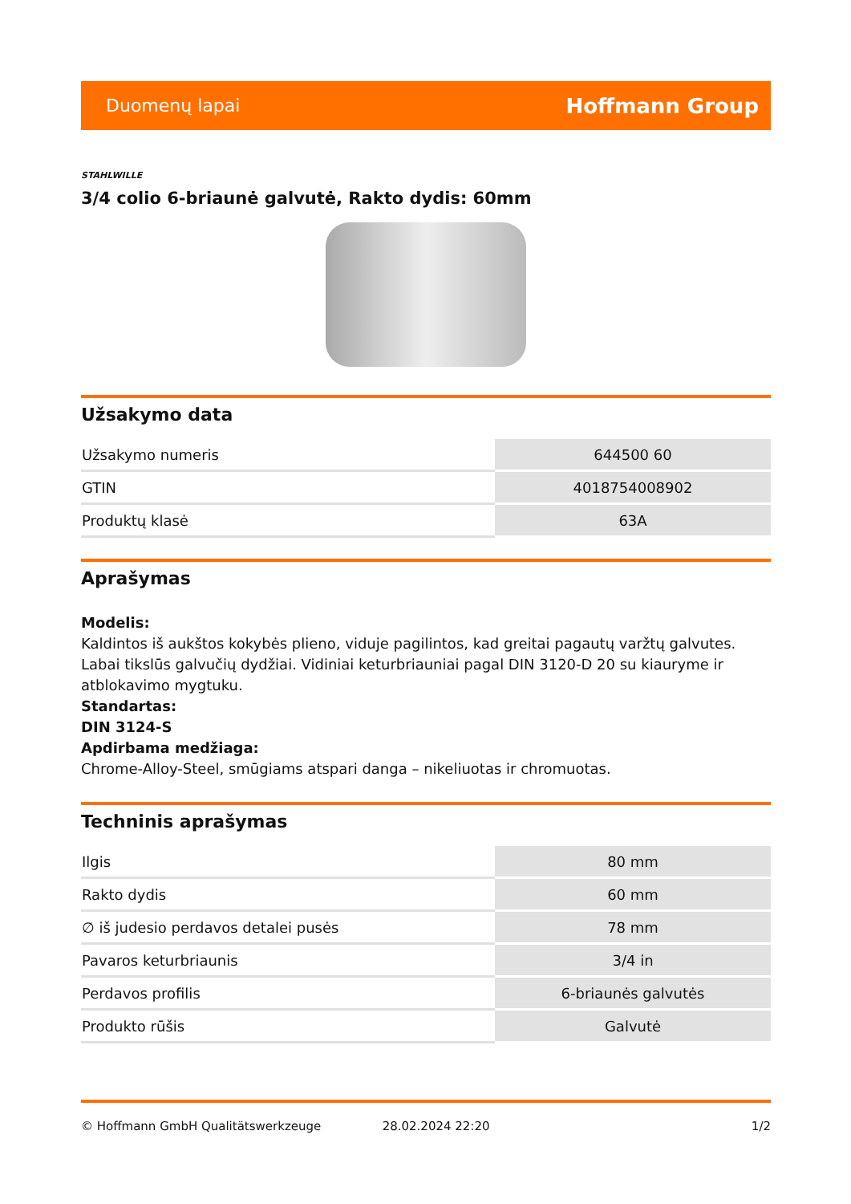Duomenų lapai Hoffmann Group
STAHLWILLE
3/4 colio 6-briaunė galvutė, Rakto dydis: 60mm
Užsakymo data
| Užsakymo numeris | 644500 60 |
| GTIN | 4018754008902 |
| Produktų klasė | 63A |
Aprašymas
Modelis:
Kaldintos iš aukštos kokybės plieno, viduje pagilintos, kad greitai pagautų varžtų galvutes. Labai tikslūs galvučių dydžiai. Vidiniai keturbriauniai pagal DIN 3120-D 20 su kiauryme ir atblokavimo mygtuku.
Standartas:
DIN 3124-S
Apdirbama medžiaga:
Chrome-Alloy-Steel, smūgiams atspari danga – nikeliuotas ir chromuotas.
Techninis aprašymas
| Ilgis | 80 mm |
| Rakto dydis | 60 mm |
| ∅ iš judesio perdavos detalei pusės | 78 mm |
| Pavaros keturbriaunis | 3/4 in |
| Perdavos profilis | 6-briaunės galvutės |
| Produkto rūšis | Galvutė |
© Hoffmann GmbH Qualitätswerkzeuge 28.02.2024 22:20 1/2